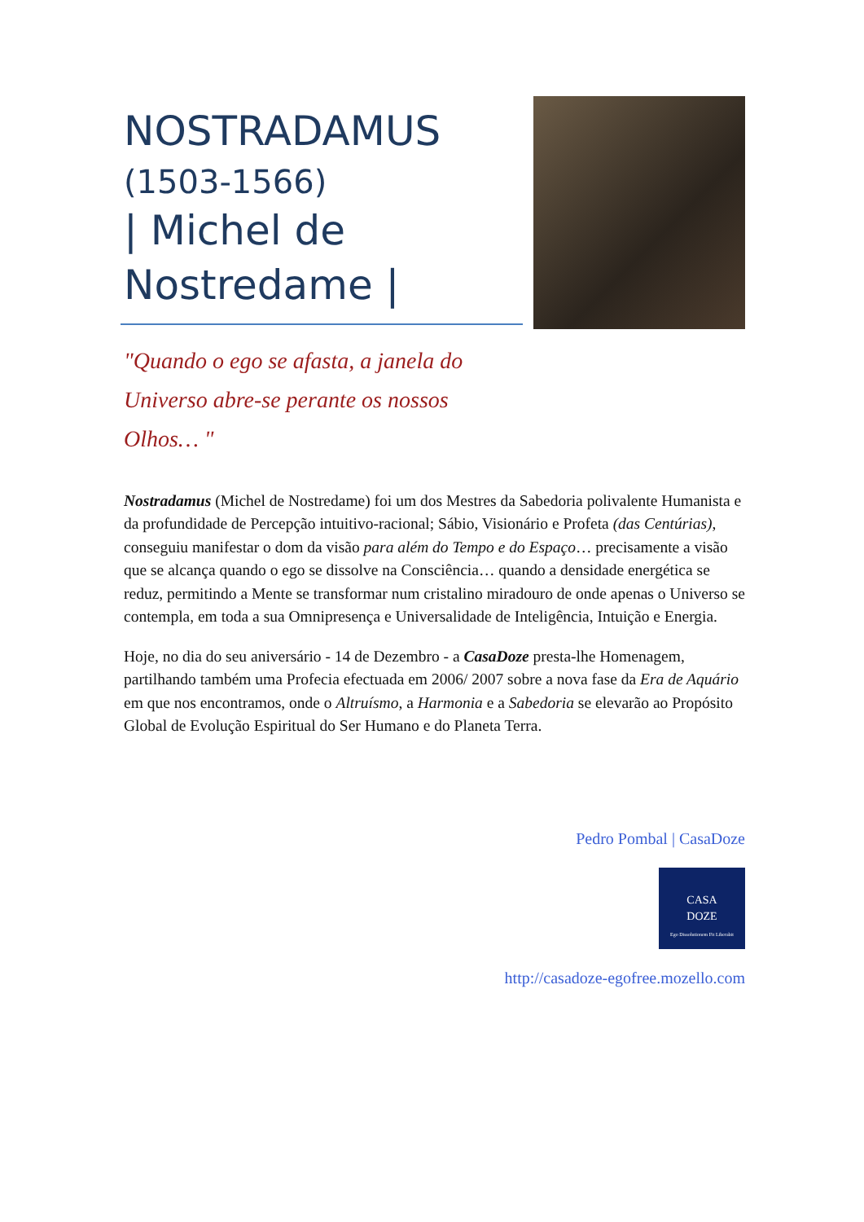NOSTRADAMUS
(1503-1566)
| Michel de Nostredame |
"Quando o ego se afasta, a janela do Universo abre-se perante os nossos Olhos… "
Nostradamus (Michel de Nostredame) foi um dos Mestres da Sabedoria polivalente Humanista e da profundidade de Percepção intuitivo-racional; Sábio, Visionário e Profeta (das Centúrias), conseguiu manifestar o dom da visão para além do Tempo e do Espaço… precisamente a visão que se alcança quando o ego se dissolve na Consciência… quando a densidade energética se reduz, permitindo a Mente se transformar num cristalino miradouro de onde apenas o Universo se contempla, em toda a sua Omnipresença e Universalidade de Inteligência, Intuição e Energia.
Hoje, no dia do seu aniversário - 14 de Dezembro - a CasaDoze presta-lhe Homenagem, partilhando também uma Profecia efectuada em 2006/ 2007 sobre a nova fase da Era de Aquário em que nos encontramos, onde o Altruísmo, a Harmonia e a Sabedoria se elevarão ao Propósito Global de Evolução Espiritual do Ser Humano e do Planeta Terra.
Pedro Pombal | CasaDoze
CASA
DOZE
Ego Dissolutionem Fit Liberabit
http://casadoze-egofree.mozello.com